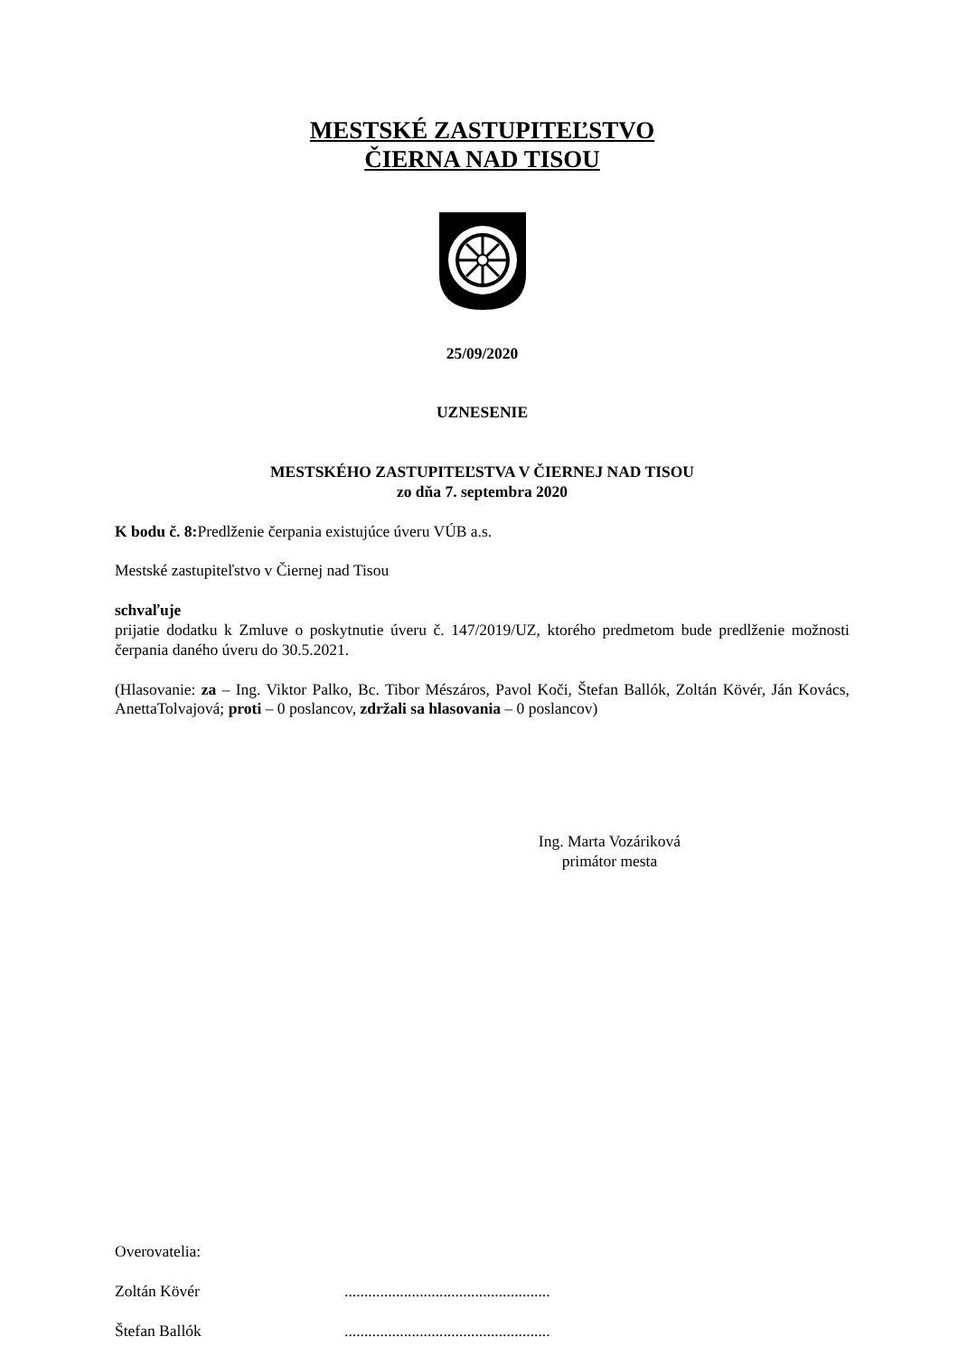MESTSKÉ ZASTUPITEĽSTVO
ČIERNA NAD TISOU
25/09/2020
UZNESENIE
MESTSKÉHO ZASTUPITEĽSTVA V ČIERNEJ NAD TISOU
zo dňa 7. septembra 2020
K bodu č. 8: Predlženie čerpania existujúce úveru VÚB a.s.
Mestské zastupiteľstvo v Čiernej nad Tisou
schvaľuje
prijatie dodatku k Zmluve o poskytnutie úveru č. 147/2019/UZ, ktorého predmetom bude predlženie možnosti čerpania daného úveru do 30.5.2021.
(Hlasovanie: za – Ing. Viktor Palko, Bc. Tibor Mészáros, Pavol Koči, Štefan Ballók, Zoltán Kövér, Ján Kovács, AnettaTolvajová; proti – 0 poslancov, zdržali sa hlasovania – 0 poslancov)
Ing. Marta Vozáriková
primátor mesta
Overovatelia:
Zoltán Kövér....................................................
Štefan Ballók....................................................